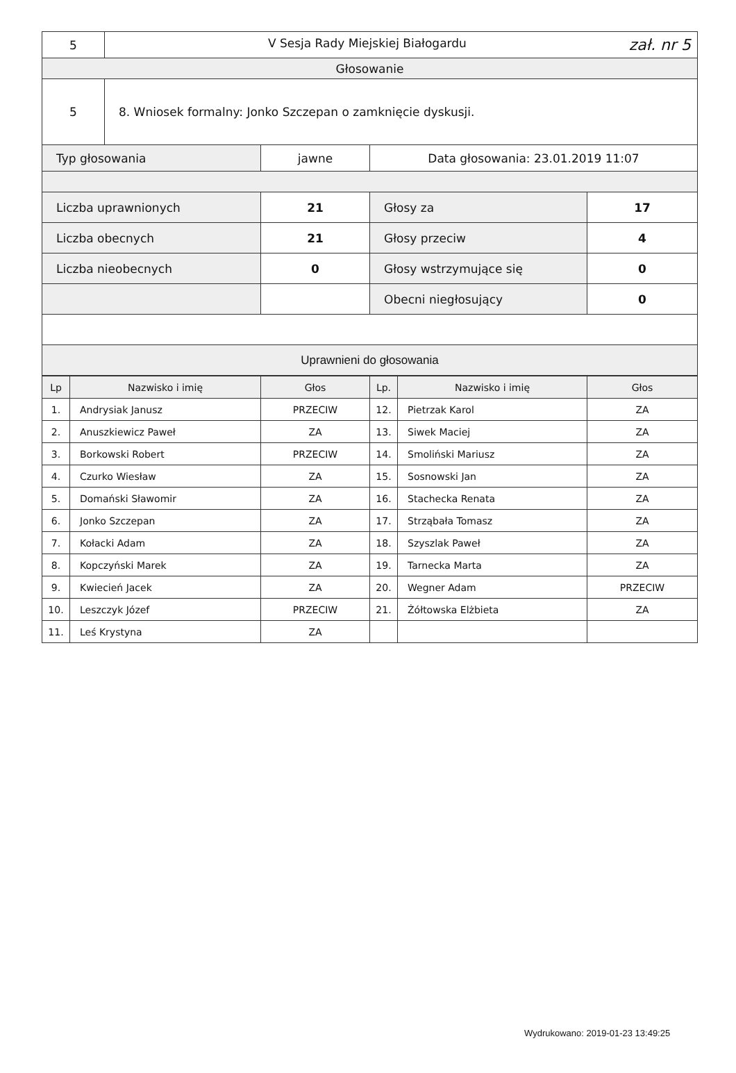| 5 | V Sesja Rady Miejskiej Białogardu zał. nr 5 | | | |
| Głosowanie | | | | |
| 5 | 8. Wniosek formalny: Jonko Szczepan o zamknięcie dyskusji. | | | |
| Typ głosowania | | jawne | Data głosowania: 23.01.2019 11:07 | |
| Liczba uprawnionych | | 21 | Głosy za | 17 |
| Liczba obecnych | | 21 | Głosy przeciw | 4 |
| Liczba nieobecnych | | 0 | Głosy wstrzymujące się | 0 |
| | | | Obecni niegłosujący | 0 |
| Uprawnieni do głosowania | | | | |
| Lp | Nazwisko i imię | Głos | Lp. | Nazwisko i imię | Głos |
| --- | --- | --- | --- | --- | --- |
| 1. | Andrysiak Janusz | PRZECIW | 12. | Pietrzak Karol | ZA |
| 2. | Anuszkiewicz Paweł | ZA | 13. | Siwek Maciej | ZA |
| 3. | Borkowski Robert | PRZECIW | 14. | Smoliński Mariusz | ZA |
| 4. | Czurko Wiesław | ZA | 15. | Sosnowski Jan | ZA |
| 5. | Domański Sławomir | ZA | 16. | Stachecka Renata | ZA |
| 6. | Jonko Szczepan | ZA | 17. | Strząbała Tomasz | ZA |
| 7. | Kołacki Adam | ZA | 18. | Szyszlak Paweł | ZA |
| 8. | Kopczyński Marek | ZA | 19. | Tarnecka Marta | ZA |
| 9. | Kwiecień Jacek | ZA | 20. | Wegner Adam | PRZECIW |
| 10. | Leszczyk Józef | PRZECIW | 21. | Żółtowska Elżbieta | ZA |
| 11. | Leś Krystyna | ZA | | | |
Wydrukowano: 2019-01-23 13:49:25